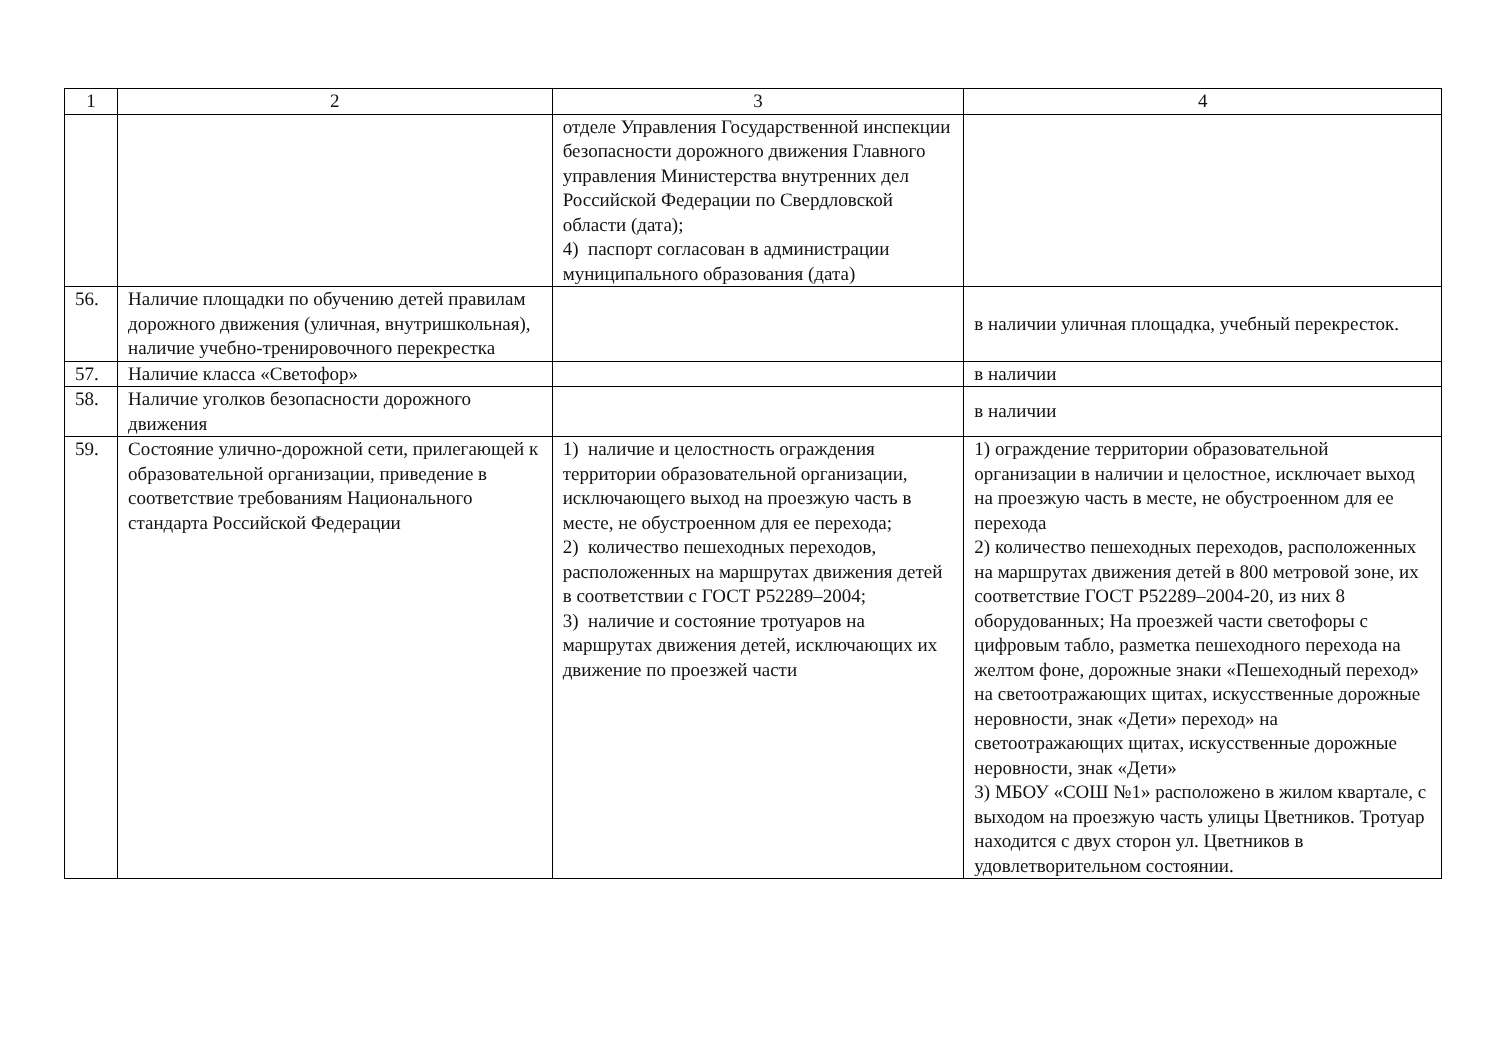| 1 | 2 | 3 | 4 |
| --- | --- | --- | --- |
| | | отделе Управления Государственной инспекции безопасности дорожного движения Главного управления Министерства внутренних дел Российской Федерации по Свердловской области (дата); 4) паспорт согласован в администрации муниципального образования (дата) | |
| 56. | Наличие площадки по обучению детей правилам дорожного движения (уличная, внутришкольная), наличие учебно-тренировочного перекрестка | | в наличии уличная площадка, учебный перекресток. |
| 57. | Наличие класса «Светофор» | | в наличии |
| 58. | Наличие уголков безопасности дорожного движения | | в наличии |
| 59. | Состояние улично-дорожной сети, прилегающей к образовательной организации, приведение в соответствие требованиям Национального стандарта Российской Федерации | 1) наличие и целостность ограждения территории образовательной организации, исключающего выход на проезжую часть в месте, не обустроенном для ее перехода; 2) количество пешеходных переходов, расположенных на маршрутах движения детей в соответствии с ГОСТ Р52289–2004; 3) наличие и состояние тротуаров на маршрутах движения детей, исключающих их движение по проезжей части | 1) ограждение территории образовательной организации в наличии и целостное, исключает выход на проезжую часть в месте, не обустроенном для ее перехода 2) количество пешеходных переходов, расположенных на маршрутах движения детей в 800 метровой зоне, их соответствие ГОСТ Р52289–2004-20, из них 8 оборудованных; На проезжей части светофоры с цифровым табло, разметка пешеходного перехода на желтом фоне, дорожные знаки «Пешеходный переход» на светоотражающих щитах, искусственные дорожные неровности, знак «Дети» переход» на светоотражающих щитах, искусственные дорожные неровности, знак «Дети» 3) МБОУ «СОШ №1» расположено в жилом квартале, с выходом на проезжую часть улицы Цветников. Тротуар находится с двух сторон ул. Цветников в удовлетворительном состоянии. |